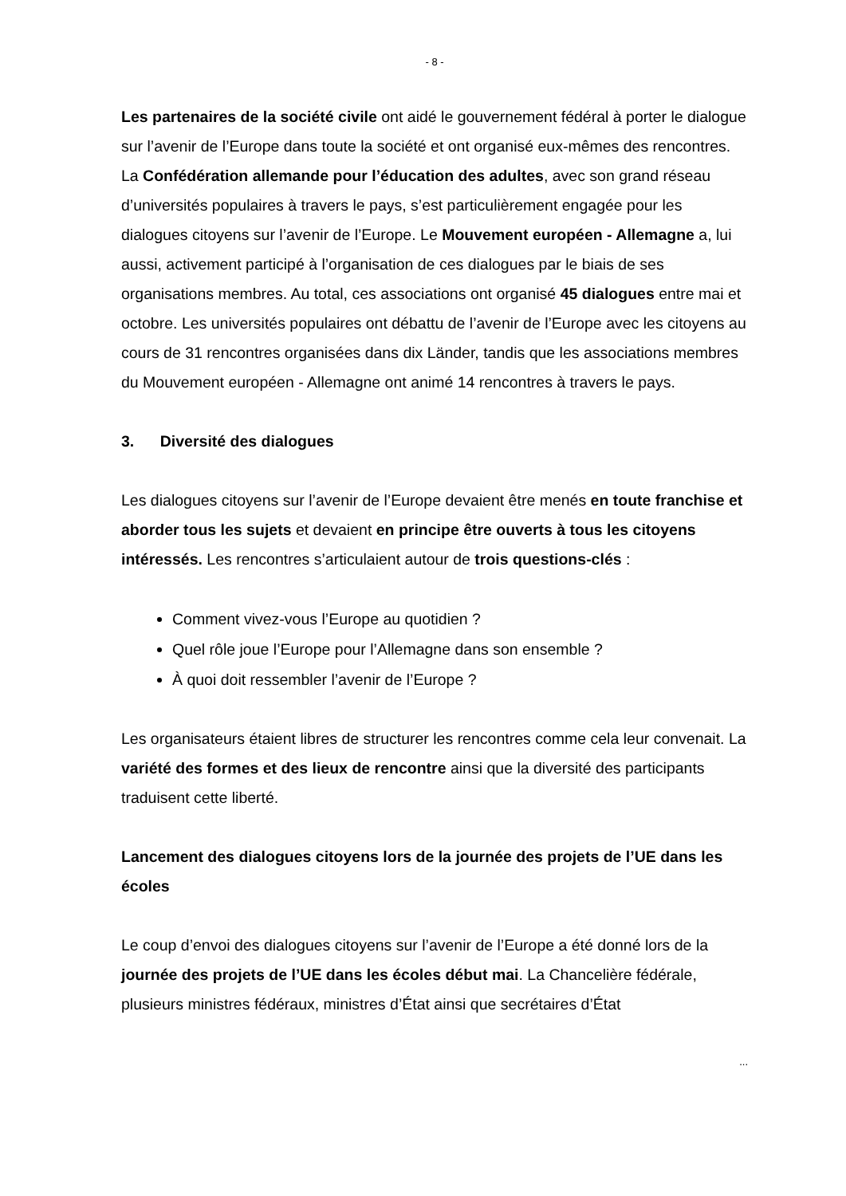- 8 -
Les partenaires de la société civile ont aidé le gouvernement fédéral à porter le dialogue sur l’avenir de l’Europe dans toute la société et ont organisé eux-mêmes des rencontres. La Confédération allemande pour l’éducation des adultes, avec son grand réseau d’universités populaires à travers le pays, s’est particulièrement engagée pour les dialogues citoyens sur l’avenir de l’Europe. Le Mouvement européen - Allemagne a, lui aussi, activement participé à l’organisation de ces dialogues par le biais de ses organisations membres. Au total, ces associations ont organisé 45 dialogues entre mai et octobre. Les universités populaires ont débattu de l’avenir de l’Europe avec les citoyens au cours de 31 rencontres organisées dans dix Länder, tandis que les associations membres du Mouvement européen - Allemagne ont animé 14 rencontres à travers le pays.
3. Diversité des dialogues
Les dialogues citoyens sur l’avenir de l’Europe devaient être menés en toute franchise et aborder tous les sujets et devaient en principe être ouverts à tous les citoyens intéressés. Les rencontres s’articulaient autour de trois questions-clés :
Comment vivez-vous l’Europe au quotidien ?
Quel rôle joue l’Europe pour l’Allemagne dans son ensemble ?
À quoi doit ressembler l’avenir de l’Europe ?
Les organisateurs étaient libres de structurer les rencontres comme cela leur convenait. La variété des formes et des lieux de rencontre ainsi que la diversité des participants traduisent cette liberté.
Lancement des dialogues citoyens lors de la journée des projets de l’UE dans les écoles
Le coup d’envoi des dialogues citoyens sur l’avenir de l’Europe a été donné lors de la journée des projets de l’UE dans les écoles début mai. La Chancelière fédérale, plusieurs ministres fédéraux, ministres d’État ainsi que secrétaires d’État
...